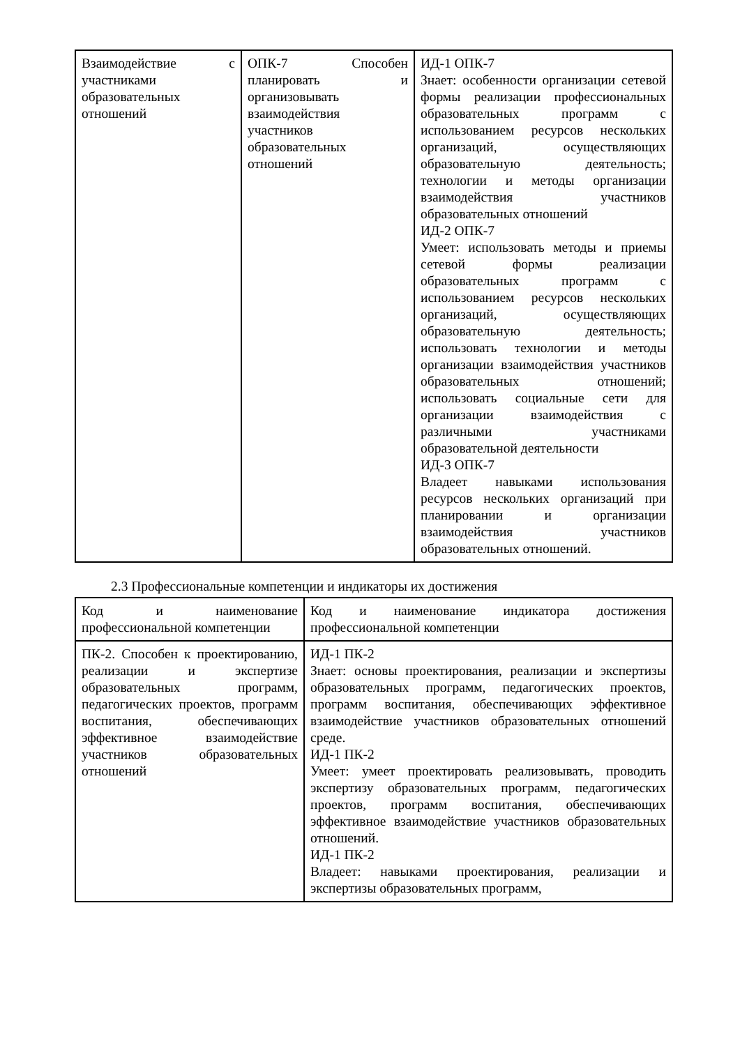| Взаимодействие с участниками образовательных отношений | ОПК-7 Способен планировать и организовывать взаимодействия участников образовательных отношений | ИД-1 ОПК-7 Знает: особенности организации сетевой формы реализации профессиональных образовательных программ с использованием ресурсов нескольких организаций, осуществляющих образовательную деятельность; технологии и методы организации взаимодействия участников образовательных отношений ИД-2 ОПК-7 Умеет: использовать методы и приемы сетевой формы реализации образовательных программ с использованием ресурсов нескольких организаций, осуществляющих образовательную деятельность; использовать технологии и методы организации взаимодействия участников образовательных отношений; использовать социальные сети для организации взаимодействия с различными участниками образовательной деятельности ИД-3 ОПК-7 Владеет навыками использования ресурсов нескольких организаций при планировании и организации взаимодействия участников образовательных отношений. |
2.3 Профессиональные компетенции и индикаторы их достижения
| Код и наименование профессиональной компетенции | Код и наименование индикатора достижения профессиональной компетенции |
| ПК-2. Способен к проектированию, реализации и экспертизе образовательных программ, педагогических проектов, программ воспитания, обеспечивающих эффективное взаимодействие участников образовательных отношений | ИД-1 ПК-2 Знает: основы проектирования, реализации и экспертизы образовательных программ, педагогических проектов, программ воспитания, обеспечивающих эффективное взаимодействие участников образовательных отношений среде. ИД-1 ПК-2 Умеет: умеет проектировать реализовывать, проводить экспертизу образовательных программ, педагогических проектов, программ воспитания, обеспечивающих эффективное взаимодействие участников образовательных отношений. ИД-1 ПК-2 Владеет: навыками проектирования, реализации и экспертизы образовательных программ, |